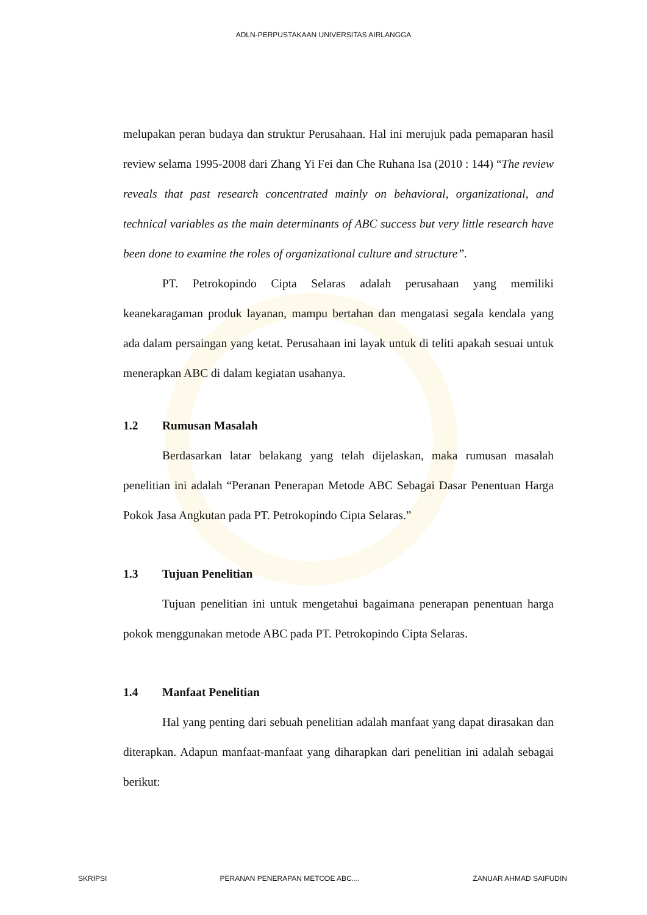ADLN-PERPUSTAKAAN UNIVERSITAS AIRLANGGA
melupakan peran budaya dan struktur Perusahaan. Hal ini merujuk pada pemaparan hasil review selama 1995-2008 dari Zhang Yi Fei dan Che Ruhana Isa (2010 : 144) “The review reveals that past research concentrated mainly on behavioral, organizational, and technical variables as the main determinants of ABC success but very little research have been done to examine the roles of organizational culture and structure”.
PT. Petrokopindo Cipta Selaras adalah perusahaan yang memiliki keanekaragaman produk layanan, mampu bertahan dan mengatasi segala kendala yang ada dalam persaingan yang ketat. Perusahaan ini layak untuk di teliti apakah sesuai untuk menerapkan ABC di dalam kegiatan usahanya.
1.2 Rumusan Masalah
Berdasarkan latar belakang yang telah dijelaskan, maka rumusan masalah penelitian ini adalah “Peranan Penerapan Metode ABC Sebagai Dasar Penentuan Harga Pokok Jasa Angkutan pada PT. Petrokopindo Cipta Selaras.”
1.3 Tujuan Penelitian
Tujuan penelitian ini untuk mengetahui bagaimana penerapan penentuan harga pokok menggunakan metode ABC pada PT. Petrokopindo Cipta Selaras.
1.4 Manfaat Penelitian
Hal yang penting dari sebuah penelitian adalah manfaat yang dapat dirasakan dan diterapkan. Adapun manfaat-manfaat yang diharapkan dari penelitian ini adalah sebagai berikut:
SKRIPSI PERANAN PENERAPAN METODE ABC.... ZANUAR AHMAD SAIFUDIN